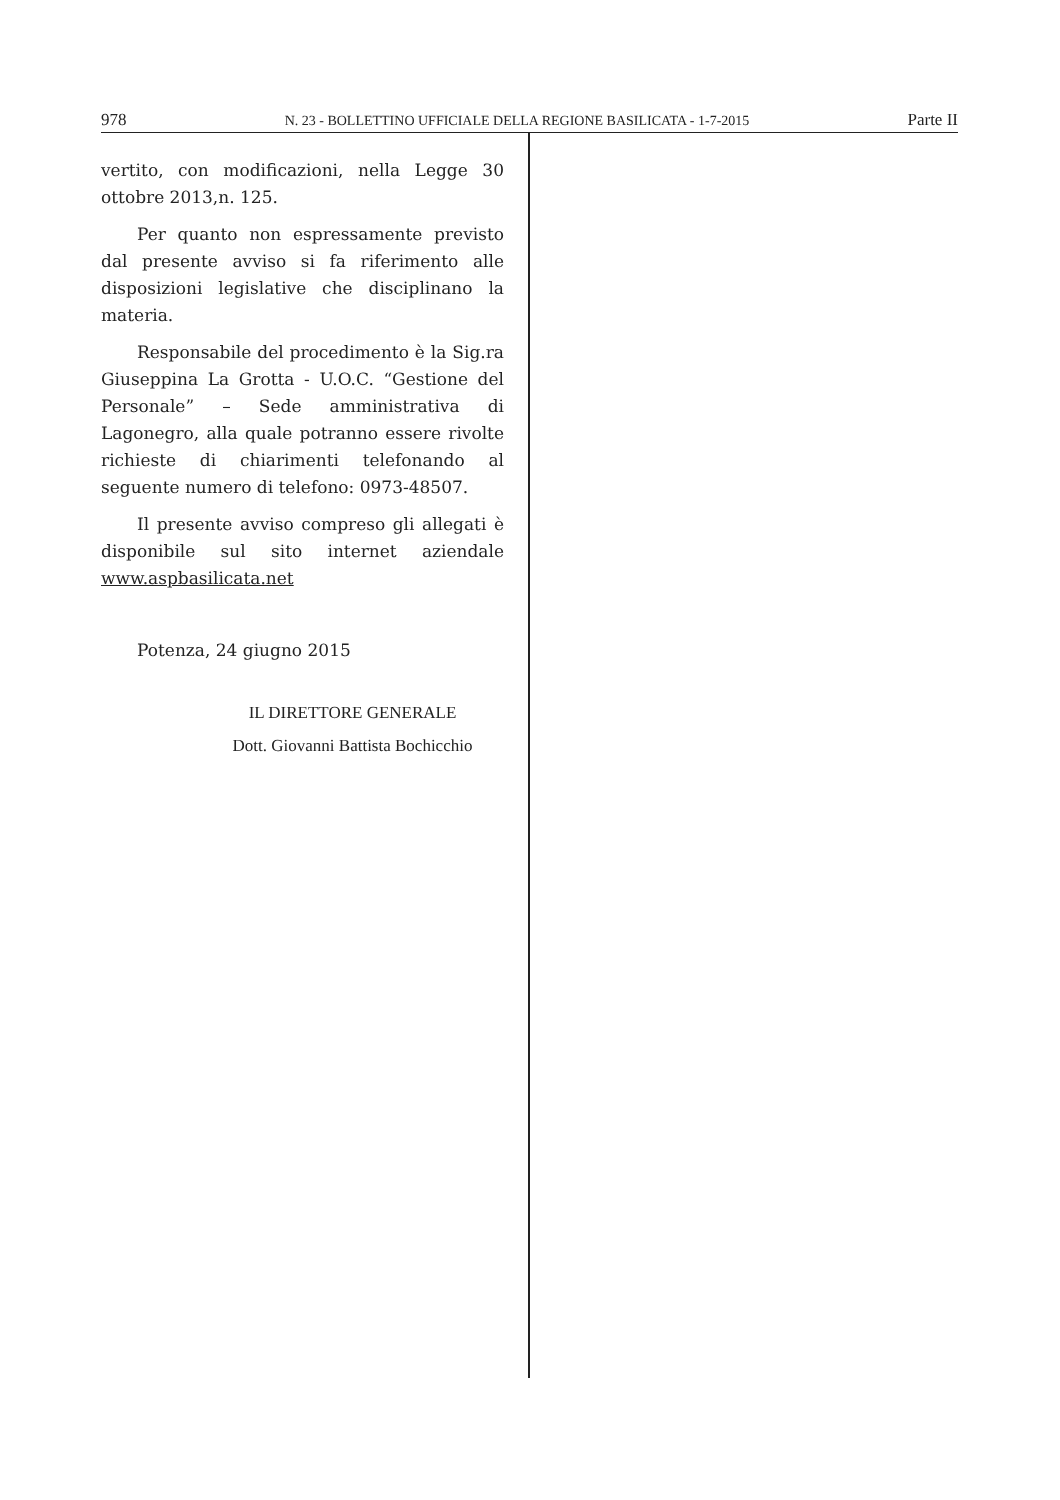978 N. 23 - BOLLETTINO UFFICIALE DELLA REGIONE BASILICATA - 1-7-2015 Parte II
vertito, con modificazioni, nella Legge 30 ottobre 2013,n. 125.
Per quanto non espressamente previsto dal presente avviso si fa riferimento alle disposizioni legislative che disciplinano la materia.
Responsabile del procedimento è la Sig.ra Giuseppina La Grotta - U.O.C. “Gestione del Personale” – Sede amministrativa di Lagonegro, alla quale potranno essere rivolte richieste di chiarimenti telefonando al seguente numero di telefono: 0973-48507.
Il presente avviso compreso gli allegati è disponibile sul sito internet aziendale www.aspbasilicata.net
Potenza, 24 giugno 2015
IL DIRETTORE GENERALE
Dott. Giovanni Battista Bochicchio